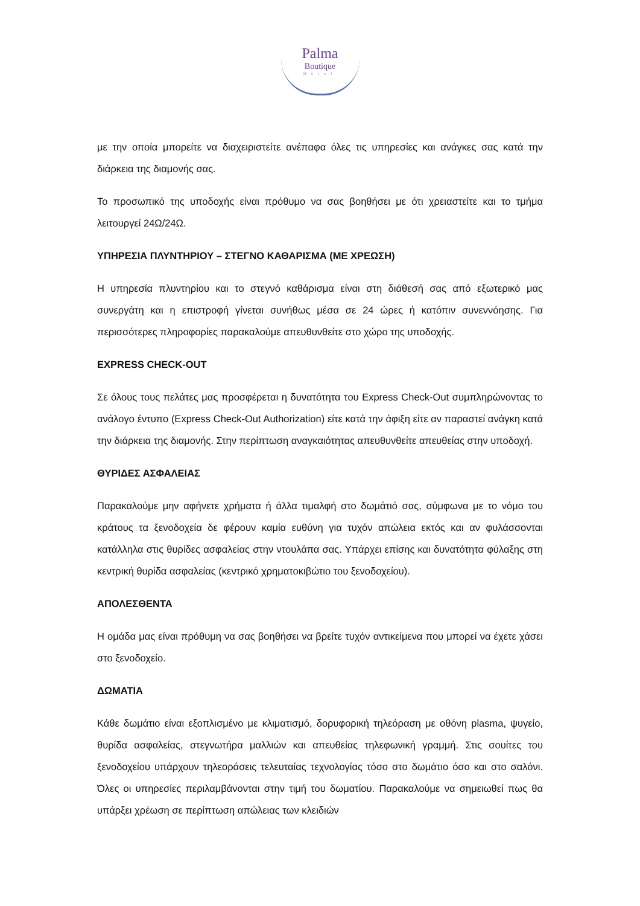Palma
Boutique
Hotel
με την οποία μπορείτε να διαχειριστείτε ανέπαφα όλες τις υπηρεσίες και ανάγκες σας κατά την διάρκεια της διαμονής σας.
Το προσωπικό της υποδοχής είναι πρόθυμο να σας βοηθήσει με ότι χρειαστείτε και το τμήμα λειτουργεί 24Ω/24Ω.
ΥΠΗΡΕΣΙΑ ΠΛΥΝΤΗΡΙΟΥ – ΣΤΕΓΝΟ ΚΑΘΑΡΙΣΜΑ (ΜΕ ΧΡΕΩΣΗ)
Η υπηρεσία πλυντηρίου και το στεγνό καθάρισμα είναι στη διάθεσή σας από εξωτερικό μας συνεργάτη και η επιστροφή γίνεται συνήθως μέσα σε 24 ώρες ή κατόπιν συνεννόησης. Για περισσότερες πληροφορίες παρακαλούμε απευθυνθείτε στο χώρο της υποδοχής.
EXPRESS CHECK-OUT
Σε όλους τους πελάτες μας προσφέρεται η δυνατότητα του Express Check-Out συμπληρώνοντας το ανάλογο έντυπο (Express Check-Out Authorization) είτε κατά την άφιξη είτε αν παραστεί ανάγκη κατά την διάρκεια της διαμονής. Στην περίπτωση αναγκαιότητας απευθυνθείτε απευθείας στην υποδοχή.
ΘΥΡΙΔΕΣ ΑΣΦΑΛΕΙΑΣ
Παρακαλούμε μην αφήνετε χρήματα ή άλλα τιμαλφή στο δωμάτιό σας, σύμφωνα με το νόμο του κράτους τα ξενοδοχεία δε φέρουν καμία ευθύνη για τυχόν απώλεια εκτός και αν φυλάσσονται κατάλληλα στις θυρίδες ασφαλείας στην ντουλάπα σας. Υπάρχει επίσης και δυνατότητα φύλαξης στη κεντρική θυρίδα ασφαλείας (κεντρικό χρηματοκιβώτιο του ξενοδοχείου).
ΑΠΟΛΕΣΘΕΝΤΑ
Η ομάδα μας είναι πρόθυμη να σας βοηθήσει να βρείτε τυχόν αντικείμενα που μπορεί να έχετε χάσει στο ξενοδοχείο.
ΔΩΜΑΤΙΑ
Κάθε δωμάτιο είναι εξοπλισμένο με κλιματισμό, δορυφορική τηλεόραση με οθόνη plasma, ψυγείο, θυρίδα ασφαλείας, στεγνωτήρα μαλλιών και απευθείας τηλεφωνική γραμμή. Στις σουίτες του ξενοδοχείου υπάρχουν τηλεοράσεις τελευταίας τεχνολογίας τόσο στο δωμάτιο όσο και στο σαλόνι. Όλες οι υπηρεσίες περιλαμβάνονται στην τιμή του δωματίου. Παρακαλούμε να σημειωθεί πως θα υπάρξει χρέωση σε περίπτωση απώλειας των κλειδιών